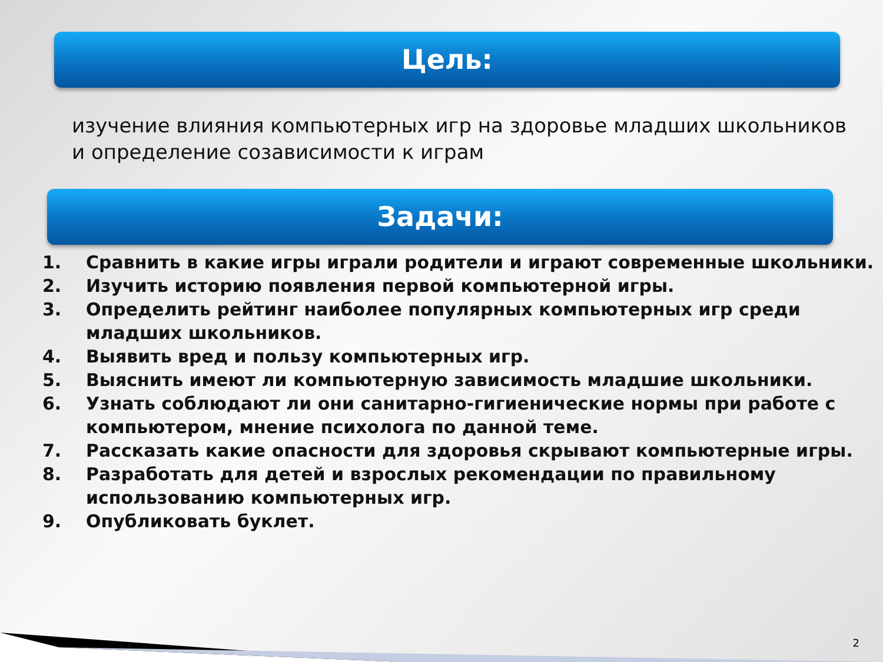Цель:
изучение влияния компьютерных игр на здоровье младших школьников
и определение созависимости к играм
Задачи:
1. Сравнить в какие игры играли родители и играют современные школьники.
2. Изучить историю появления первой компьютерной игры.
3. Определить рейтинг наиболее популярных компьютерных игр среди младших школьников.
4. Выявить вред и пользу компьютерных игр.
5. Выяснить имеют ли компьютерную зависимость младшие школьники.
6. Узнать соблюдают ли они санитарно-гигиенические нормы при работе с компьютером, мнение психолога по данной теме.
7. Рассказать какие опасности для здоровья скрывают компьютерные игры.
8. Разработать для детей и взрослых рекомендации по правильному использованию компьютерных игр.
9. Опубликовать буклет.
2